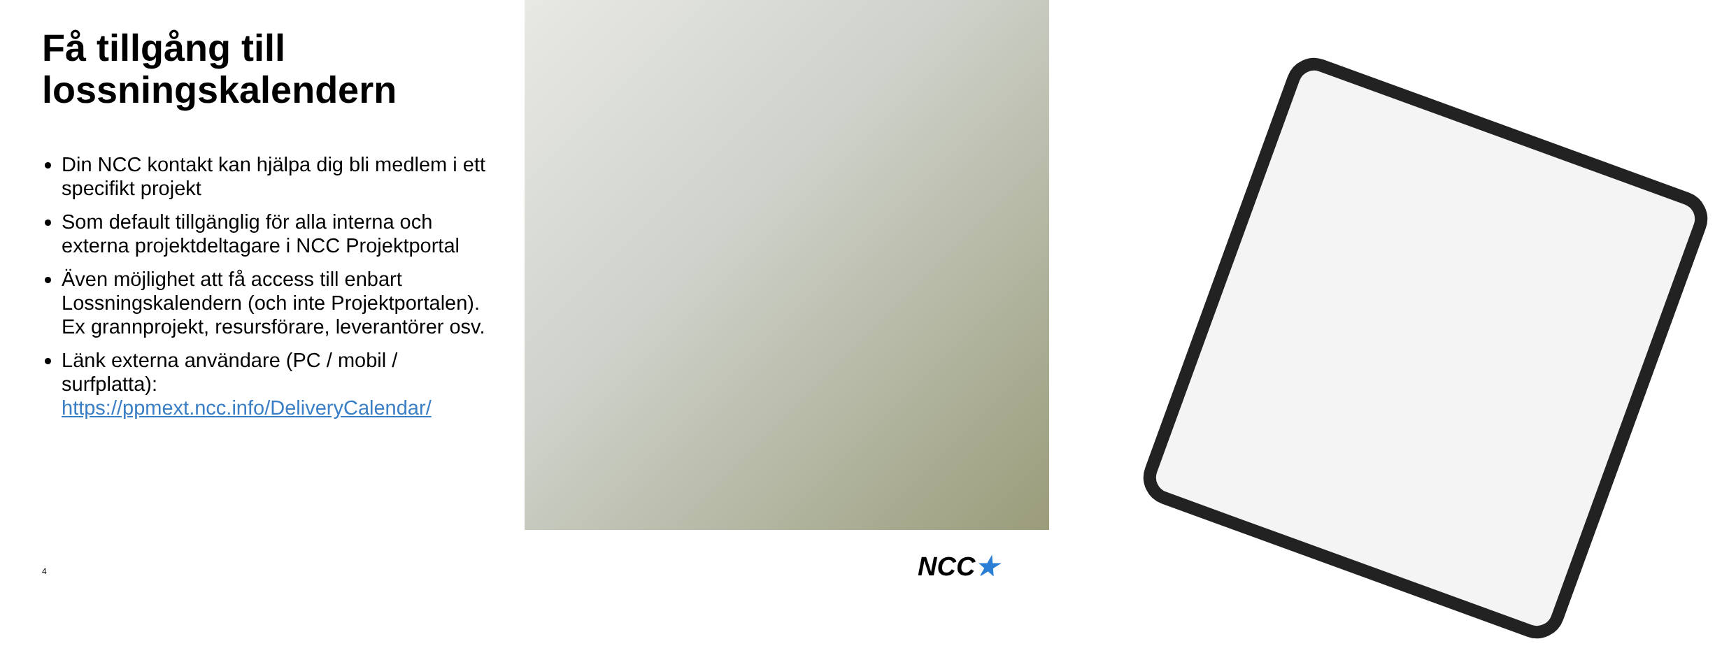Få tillgång till lossningskalendern
Din NCC kontakt kan hjälpa dig bli medlem i ett specifikt projekt
Som default tillgänglig för alla interna och externa projektdeltagare i NCC Projektportal
Även möjlighet att få access till enbart Lossningskalendern (och inte Projektportalen). Ex grannprojekt, resursförare, leverantörer osv.
Länk externa användare (PC / mobil / surfplatta): https://ppmext.ncc.info/DeliveryCalendar/
4 NCC★